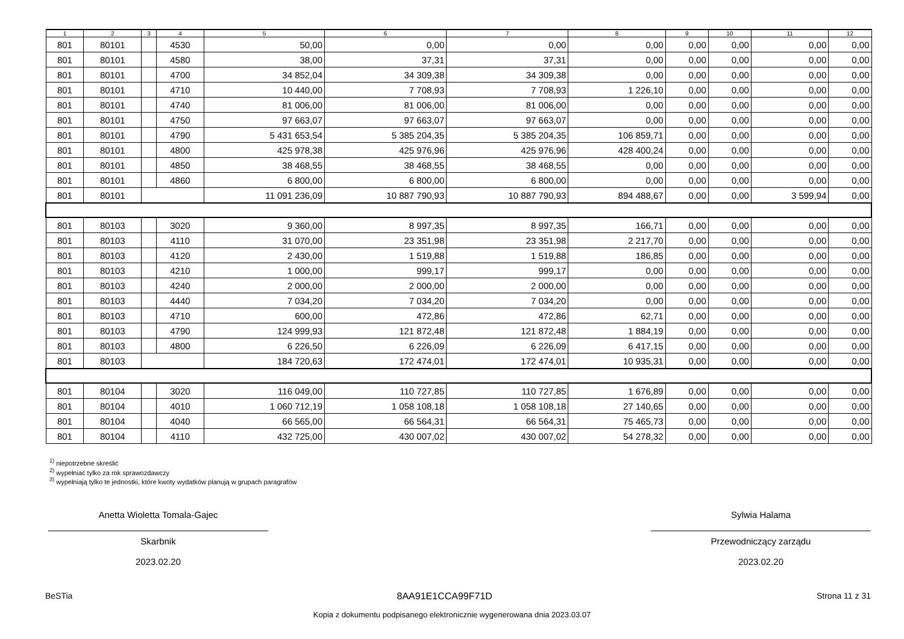| 1 | 2 | 3 | 4 | 5 | 6 | 7 | 8 | 9 | 10 | 11 | 12 |
| --- | --- | --- | --- | --- | --- | --- | --- | --- | --- | --- | --- |
| 801 | 80101 | | 4530 | 50,00 | 0,00 | 0,00 | 0,00 | 0,00 | 0,00 | 0,00 | 0,00 |
| 801 | 80101 | | 4580 | 38,00 | 37,31 | 37,31 | 0,00 | 0,00 | 0,00 | 0,00 | 0,00 |
| 801 | 80101 | | 4700 | 34 852,04 | 34 309,38 | 34 309,38 | 0,00 | 0,00 | 0,00 | 0,00 | 0,00 |
| 801 | 80101 | | 4710 | 10 440,00 | 7 708,93 | 7 708,93 | 1 226,10 | 0,00 | 0,00 | 0,00 | 0,00 |
| 801 | 80101 | | 4740 | 81 006,00 | 81 006,00 | 81 006,00 | 0,00 | 0,00 | 0,00 | 0,00 | 0,00 |
| 801 | 80101 | | 4750 | 97 663,07 | 97 663,07 | 97 663,07 | 0,00 | 0,00 | 0,00 | 0,00 | 0,00 |
| 801 | 80101 | | 4790 | 5 431 653,54 | 5 385 204,35 | 5 385 204,35 | 106 859,71 | 0,00 | 0,00 | 0,00 | 0,00 |
| 801 | 80101 | | 4800 | 425 978,38 | 425 976,96 | 425 976,96 | 428 400,24 | 0,00 | 0,00 | 0,00 | 0,00 |
| 801 | 80101 | | 4850 | 38 468,55 | 38 468,55 | 38 468,55 | 0,00 | 0,00 | 0,00 | 0,00 | 0,00 |
| 801 | 80101 | | 4860 | 6 800,00 | 6 800,00 | 6 800,00 | 0,00 | 0,00 | 0,00 | 0,00 | 0,00 |
| 801 | 80101 | | | 11 091 236,09 | 10 887 790,93 | 10 887 790,93 | 894 488,67 | 0,00 | 0,00 | 3 599,94 | 0,00 |
| 801 | 80103 | | 3020 | 9 360,00 | 8 997,35 | 8 997,35 | 166,71 | 0,00 | 0,00 | 0,00 | 0,00 |
| 801 | 80103 | | 4110 | 31 070,00 | 23 351,98 | 23 351,98 | 2 217,70 | 0,00 | 0,00 | 0,00 | 0,00 |
| 801 | 80103 | | 4120 | 2 430,00 | 1 519,88 | 1 519,88 | 186,85 | 0,00 | 0,00 | 0,00 | 0,00 |
| 801 | 80103 | | 4210 | 1 000,00 | 999,17 | 999,17 | 0,00 | 0,00 | 0,00 | 0,00 | 0,00 |
| 801 | 80103 | | 4240 | 2 000,00 | 2 000,00 | 2 000,00 | 0,00 | 0,00 | 0,00 | 0,00 | 0,00 |
| 801 | 80103 | | 4440 | 7 034,20 | 7 034,20 | 7 034,20 | 0,00 | 0,00 | 0,00 | 0,00 | 0,00 |
| 801 | 80103 | | 4710 | 600,00 | 472,86 | 472,86 | 62,71 | 0,00 | 0,00 | 0,00 | 0,00 |
| 801 | 80103 | | 4790 | 124 999,93 | 121 872,48 | 121 872,48 | 1 884,19 | 0,00 | 0,00 | 0,00 | 0,00 |
| 801 | 80103 | | 4800 | 6 226,50 | 6 226,09 | 6 226,09 | 6 417,15 | 0,00 | 0,00 | 0,00 | 0,00 |
| 801 | 80103 | | | 184 720,63 | 172 474,01 | 172 474,01 | 10 935,31 | 0,00 | 0,00 | 0,00 | 0,00 |
| 801 | 80104 | | 3020 | 116 049,00 | 110 727,85 | 110 727,85 | 1 676,89 | 0,00 | 0,00 | 0,00 | 0,00 |
| 801 | 80104 | | 4010 | 1 060 712,19 | 1 058 108,18 | 1 058 108,18 | 27 140,65 | 0,00 | 0,00 | 0,00 | 0,00 |
| 801 | 80104 | | 4040 | 66 565,00 | 66 564,31 | 66 564,31 | 75 465,73 | 0,00 | 0,00 | 0,00 | 0,00 |
| 801 | 80104 | | 4110 | 432 725,00 | 430 007,02 | 430 007,02 | 54 278,32 | 0,00 | 0,00 | 0,00 | 0,00 |
<sup>1)</sup> niepotrzebne skreślić
<sup>2)</sup> wypełniać tylko za rok sprawozdawczy
<sup>3)</sup> wypełniają tylko te jednostki, które kwoty wydatków planują w grupach paragrafów
Anetta Wioletta Tomala-Gajec
Skarbnik
2023.02.20
Sylwia Halama
Przewodniczący zarządu
2023.02.20
BeSTia 8AA91E1CCA99F71D Strona 11 z 31
Kopia z dokumentu podpisanego elektronicznie wygenerowana dnia 2023.03.07